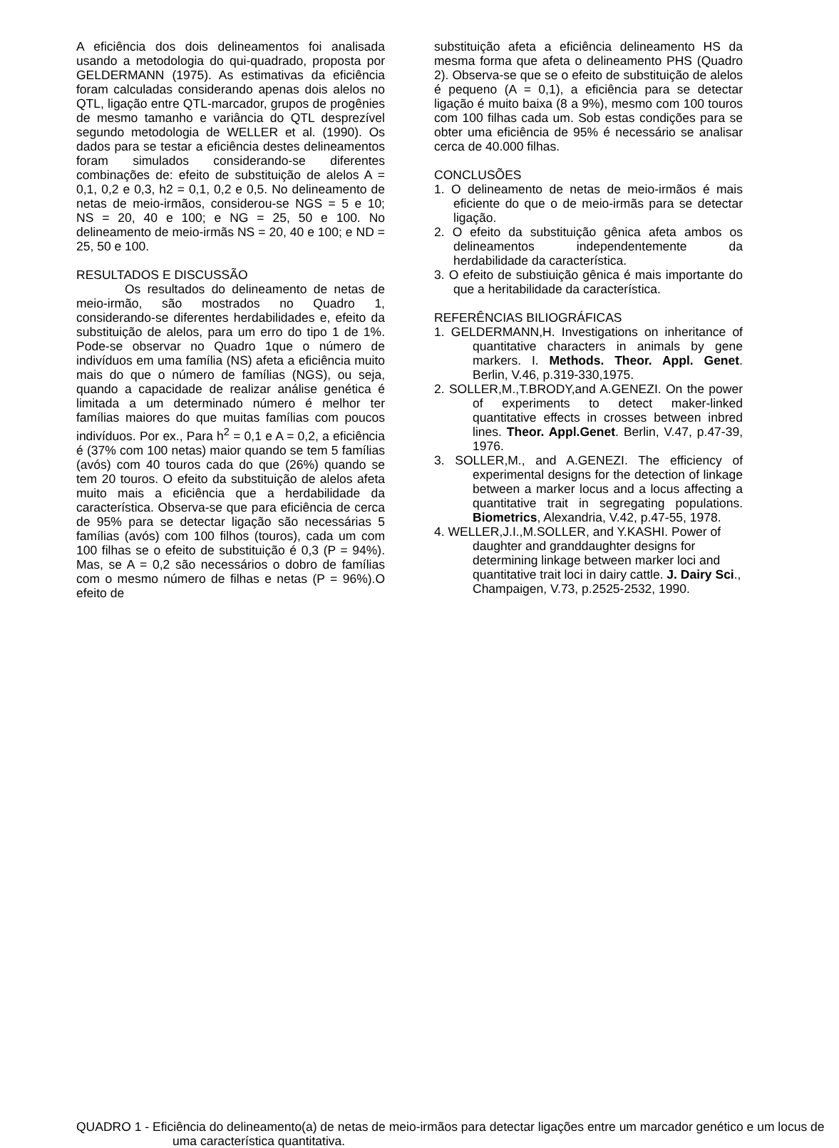A eficiência dos dois delineamentos foi analisada usando a metodologia do qui-quadrado, proposta por GELDERMANN (1975). As estimativas da eficiência foram calculadas considerando apenas dois alelos no QTL, ligação entre QTL-marcador, grupos de progênies de mesmo tamanho e variância do QTL desprezível segundo metodologia de WELLER et al. (1990). Os dados para se testar a eficiência destes delineamentos foram simulados considerando-se diferentes combinações de: efeito de substituição de alelos A = 0,1, 0,2 e 0,3, h2 = 0,1, 0,2 e 0,5. No delineamento de netas de meio-irmãos, considerou-se NGS = 5 e 10; NS = 20, 40 e 100; e NG = 25, 50 e 100. No delineamento de meio-irmãs NS = 20, 40 e 100; e ND = 25, 50 e 100.
RESULTADOS E DISCUSSÃO
Os resultados do delineamento de netas de meio-irmão, são mostrados no Quadro 1, considerando-se diferentes herdabilidades e, efeito da substituição de alelos, para um erro do tipo 1 de 1%. Pode-se observar no Quadro 1que o número de indivíduos em uma família (NS) afeta a eficiência muito mais do que o número de famílias (NGS), ou seja, quando a capacidade de realizar análise genética é limitada a um determinado número é melhor ter famílias maiores do que muitas famílias com poucos indivíduos. Por ex., Para h<sup>2</sup> = 0,1 e A = 0,2, a eficiência é (37% com 100 netas) maior quando se tem 5 famílias (avós) com 40 touros cada do que (26%) quando se tem 20 touros. O efeito da substituição de alelos afeta muito mais a eficiência que a herdabilidade da característica. Observa-se que para eficiência de cerca de 95% para se detectar ligação são necessárias 5 famílias (avós) com 100 filhos (touros), cada um com 100 filhas se o efeito de substituição é 0,3 (P = 94%). Mas, se A = 0,2 são necessários o dobro de famílias com o mesmo número de filhas e netas (P = 96%).O efeito de
substituição afeta a eficiência delineamento HS da mesma forma que afeta o delineamento PHS (Quadro 2). Observa-se que se o efeito de substituição de alelos é pequeno (A = 0,1), a eficiência para se detectar ligação é muito baixa (8 a 9%), mesmo com 100 touros com 100 filhas cada um. Sob estas condições para se obter uma eficiência de 95% é necessário se analisar cerca de 40.000 filhas.
CONCLUSÕES
1. O delineamento de netas de meio-irmãos é mais eficiente do que o de meio-irmãs para se detectar ligação.
2. O efeito da substituição gênica afeta ambos os delineamentos independentemente da herdabilidade da característica.
3. O efeito de substiuição gênica é mais importante do que a heritabilidade da característica.
REFERÊNCIAS BILIOGRÁFICAS
1. GELDERMANN,H. Investigations on inheritance of quantitative characters in animals by gene markers. I. Methods. Theor. Appl. Genet. Berlin, V.46, p.319-330,1975.
2. SOLLER,M.,T.BRODY,and A.GENEZI. On the power of experiments to detect maker-linked quantitative effects in crosses between inbred lines. Theor. Appl.Genet. Berlin, V.47, p.47-39, 1976.
3. SOLLER,M., and A.GENEZI. The efficiency of experimental designs for the detection of linkage between a marker locus and a locus affecting a quantitative trait in segregating populations. Biometrics, Alexandria, V.42, p.47-55, 1978.
4. WELLER,J.I.,M.SOLLER, and Y.KASHI. Power of daughter and granddaughter designs for determining linkage between marker loci and quantitative trait loci in dairy cattle. J. Dairy Sci., Champaigen, V.73, p.2525-2532, 1990.
QUADRO 1 - Eficiência do delineamento(a) de netas de meio-irmãos para detectar ligações entre um marcador genético e um locus de uma característica quantitativa.